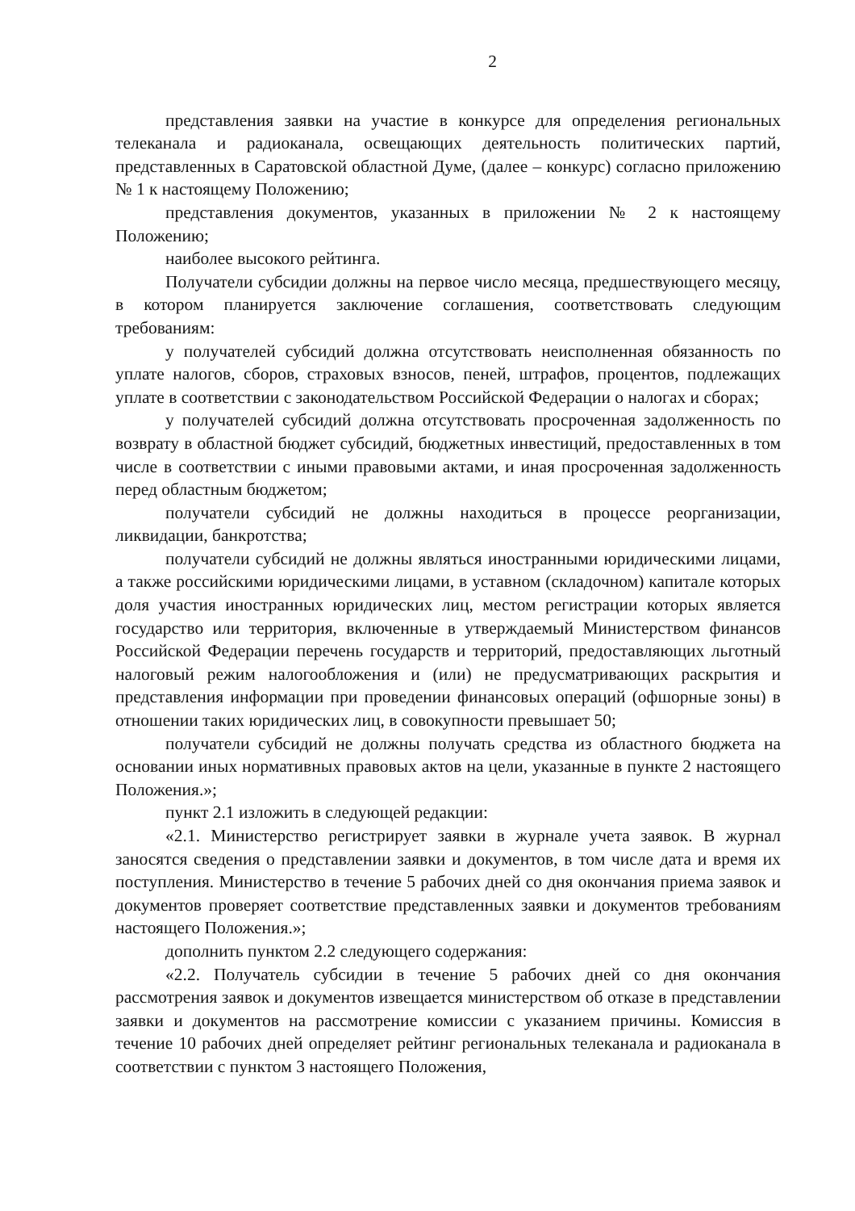2
представления заявки на участие в конкурсе для определения региональных телеканала и радиоканала, освещающих деятельность политических партий, представленных в Саратовской областной Думе, (далее – конкурс) согласно приложению № 1 к настоящему Положению;
представления документов, указанных в приложении № 2 к настоящему Положению;
наиболее высокого рейтинга.
Получатели субсидии должны на первое число месяца, предшествующего месяцу, в котором планируется заключение соглашения, соответствовать следующим требованиям:
у получателей субсидий должна отсутствовать неисполненная обязанность по уплате налогов, сборов, страховых взносов, пеней, штрафов, процентов, подлежащих уплате в соответствии с законодательством Российской Федерации о налогах и сборах;
у получателей субсидий должна отсутствовать просроченная задолженность по возврату в областной бюджет субсидий, бюджетных инвестиций, предоставленных в том числе в соответствии с иными правовыми актами, и иная просроченная задолженность перед областным бюджетом;
получатели субсидий не должны находиться в процессе реорганизации, ликвидации, банкротства;
получатели субсидий не должны являться иностранными юридическими лицами, а также российскими юридическими лицами, в уставном (складочном) капитале которых доля участия иностранных юридических лиц, местом регистрации которых является государство или территория, включенные в утверждаемый Министерством финансов Российской Федерации перечень государств и территорий, предоставляющих льготный налоговый режим налогообложения и (или) не предусматривающих раскрытия и представления информации при проведении финансовых операций (офшорные зоны) в отношении таких юридических лиц, в совокупности превышает 50;
получатели субсидий не должны получать средства из областного бюджета на основании иных нормативных правовых актов на цели, указанные в пункте 2 настоящего Положения.»;
пункт 2.1 изложить в следующей редакции:
«2.1. Министерство регистрирует заявки в журнале учета заявок. В журнал заносятся сведения о представлении заявки и документов, в том числе дата и время их поступления. Министерство в течение 5 рабочих дней со дня окончания приема заявок и документов проверяет соответствие представленных заявки и документов требованиям настоящего Положения.»;
дополнить пунктом 2.2 следующего содержания:
«2.2. Получатель субсидии в течение 5 рабочих дней со дня окончания рассмотрения заявок и документов извещается министерством об отказе в представлении заявки и документов на рассмотрение комиссии с указанием причины. Комиссия в течение 10 рабочих дней определяет рейтинг региональных телеканала и радиоканала в соответствии с пунктом 3 настоящего Положения,